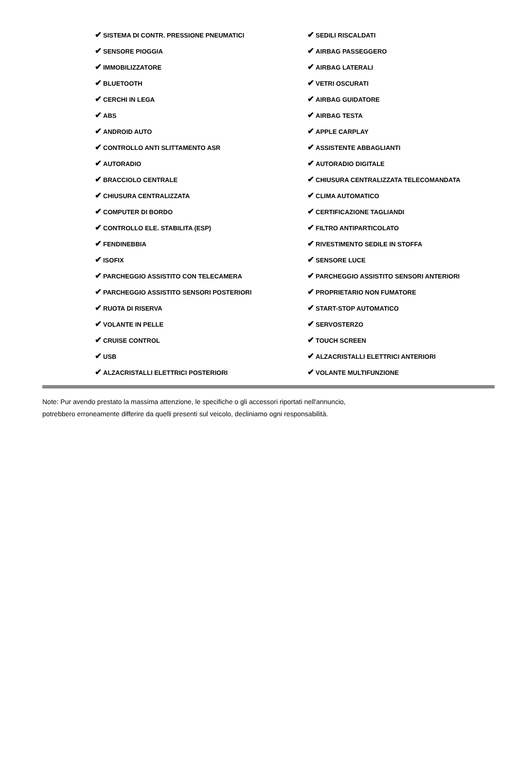| ✔ SISTEMA DI CONTR. PRESSIONE PNEUMATICI | ✔ SEDILI RISCALDATI |
| ✔ SENSORE PIOGGIA | ✔ AIRBAG PASSEGGERO |
| ✔ IMMOBILIZZATORE | ✔ AIRBAG LATERALI |
| ✔ BLUETOOTH | ✔ VETRI OSCURATI |
| ✔ CERCHI IN LEGA | ✔ AIRBAG GUIDATORE |
| ✔ ABS | ✔ AIRBAG TESTA |
| ✔ ANDROID AUTO | ✔ APPLE CARPLAY |
| ✔ CONTROLLO ANTI SLITTAMENTO ASR | ✔ ASSISTENTE ABBAGLIANTI |
| ✔ AUTORADIO | ✔ AUTORADIO DIGITALE |
| ✔ BRACCIOLO CENTRALE | ✔ CHIUSURA CENTRALIZZATA TELECOMANDATA |
| ✔ CHIUSURA CENTRALIZZATA | ✔ CLIMA AUTOMATICO |
| ✔ COMPUTER DI BORDO | ✔ CERTIFICAZIONE TAGLIANDI |
| ✔ CONTROLLO ELE. STABILITA (ESP) | ✔ FILTRO ANTIPARTICOLATO |
| ✔ FENDINEBBIA | ✔ RIVESTIMENTO SEDILE IN STOFFA |
| ✔ ISOFIX | ✔ SENSORE LUCE |
| ✔ PARCHEGGIO ASSISTITO CON TELECAMERA | ✔ PARCHEGGIO ASSISTITO SENSORI ANTERIORI |
| ✔ PARCHEGGIO ASSISTITO SENSORI POSTERIORI | ✔ PROPRIETARIO NON FUMATORE |
| ✔ RUOTA DI RISERVA | ✔ START-STOP AUTOMATICO |
| ✔ VOLANTE IN PELLE | ✔ SERVOSTERZO |
| ✔ CRUISE CONTROL | ✔ TOUCH SCREEN |
| ✔ USB | ✔ ALZACRISTALLI ELETTRICI ANTERIORI |
| ✔ ALZACRISTALLI ELETTRICI POSTERIORI | ✔ VOLANTE MULTIFUNZIONE |
Note: Pur avendo prestato la massima attenzione, le specifiche o gli accessori riportati nell'annuncio,
potrebbero erroneamente differire da quelli presenti sul veicolo, decliniamo ogni responsabilità.